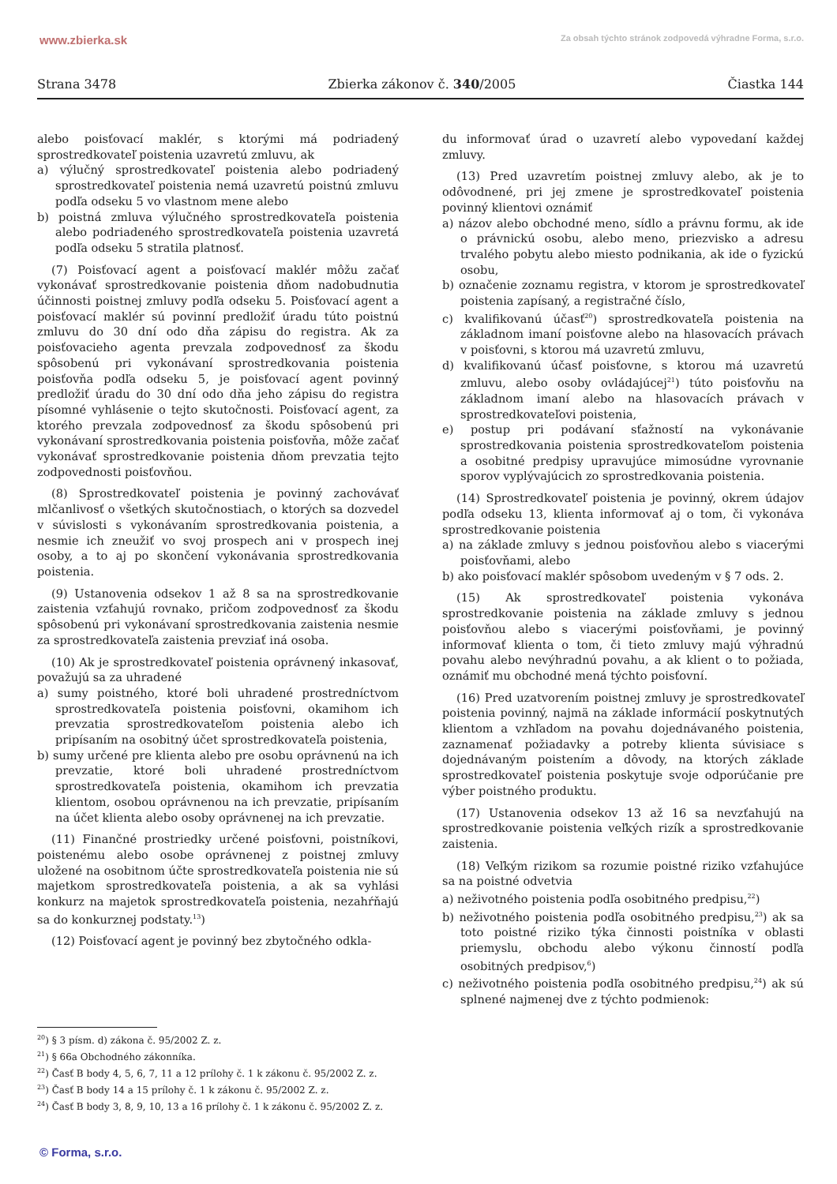www.zbierka.sk Za obsah týchto stránok zodpovedá výhradne Forma, s.r.o.
Strana 3478 Zbierka zákonov č. 340/2005 Čiastka 144
alebo poisťovací maklér, s ktorými má podriadený sprostredkovateľ poistenia uzavretú zmluvu, ak
a) výlučný sprostredkovateľ poistenia alebo podriadený sprostredkovateľ poistenia nemá uzavretú poistnú zmluvu podľa odseku 5 vo vlastnom mene alebo
b) poistná zmluva výlučného sprostredkovateľa poistenia alebo podriadeného sprostredkovateľa poistenia uzavretá podľa odseku 5 stratila platnosť.
(7) Poisťovací agent a poisťovací maklér môžu začať vykonávať sprostredkovanie poistenia dňom nadobudnutia účinnosti poistnej zmluvy podľa odseku 5. Poisťovací agent a poisťovací maklér sú povinní predložiť úradu túto poistnú zmluvu do 30 dní odo dňa zápisu do registra. Ak za poisťovacieho agenta prevzala zodpovednosť za škodu spôsobenú pri vykonávaní sprostredkovania poistenia poisťovňa podľa odseku 5, je poisťovací agent povinný predložiť úradu do 30 dní odo dňa jeho zápisu do registra písomné vyhlásenie o tejto skutočnosti. Poisťovací agent, za ktorého prevzala zodpovednosť za škodu spôsobenú pri vykonávaní sprostredkovania poistenia poisťovňa, môže začať vykonávať sprostredkovanie poistenia dňom prevzatia tejto zodpovednosti poisťovňou.
(8) Sprostredkovateľ poistenia je povinný zachovávať mlčanlivosť o všetkých skutočnostiach, o ktorých sa dozvedel v súvislosti s vykonávaním sprostredkovania poistenia, a nesmie ich zneužiť vo svoj prospech ani v prospech inej osoby, a to aj po skončení vykonávania sprostredkovania poistenia.
(9) Ustanovenia odsekov 1 až 8 sa na sprostredkovanie zaistenia vzťahujú rovnako, pričom zodpovednosť za škodu spôsobenú pri vykonávaní sprostredkovania zaistenia nesmie za sprostredkovateľa zaistenia prevziať iná osoba.
(10) Ak je sprostredkovateľ poistenia oprávnený inkasovať, považujú sa za uhradené
a) sumy poistného, ktoré boli uhradené prostredníctvom sprostredkovateľa poistenia poisťovni, okamihom ich prevzatia sprostredkovateľom poistenia alebo ich pripísaním na osobitný účet sprostredkovateľa poistenia,
b) sumy určené pre klienta alebo pre osobu oprávnenú na ich prevzatie, ktoré boli uhradené prostredníctvom sprostredkovateľa poistenia, okamihom ich prevzatia klientom, osobou oprávnenou na ich prevzatie, pripísaním na účet klienta alebo osoby oprávnenej na ich prevzatie.
(11) Finančné prostriedky určené poisťovni, poistníkovi, poistenému alebo osobe oprávnenej z poistnej zmluvy uložené na osobitnom účte sprostredkovateľa poistenia nie sú majetkom sprostredkovateľa poistenia, a ak sa vyhlási konkurz na majetok sprostredkovateľa poistenia, nezahŕňajú sa do konkurznej podstaty.<sup>13</sup>)
(12) Poisťovací agent je povinný bez zbytočného odkla-
du informovať úrad o uzavretí alebo vypovedaní každej zmluvy.
(13) Pred uzavretím poistnej zmluvy alebo, ak je to odôvodnené, pri jej zmene je sprostredkovateľ poistenia povinný klientovi oznámiť
a) názov alebo obchodné meno, sídlo a právnu formu, ak ide o právnickú osobu, alebo meno, priezvisko a adresu trvalého pobytu alebo miesto podnikania, ak ide o fyzickú osobu,
b) označenie zoznamu registra, v ktorom je sprostredkovateľ poistenia zapísaný, a registračné číslo,
c) kvalifikovanú účasť<sup>20</sup>) sprostredkovateľa poistenia na základnom imaní poisťovne alebo na hlasovacích právach v poisťovni, s ktorou má uzavretú zmluvu,
d) kvalifikovanú účasť poisťovne, s ktorou má uzavretú zmluvu, alebo osoby ovládajúcej<sup>21</sup>) túto poisťovňu na základnom imaní alebo na hlasovacích právach v sprostredkovateľovi poistenia,
e) postup pri podávaní sťažností na vykonávanie sprostredkovania poistenia sprostredkovateľom poistenia a osobitné predpisy upravujúce mimosúdne vyrovnanie sporov vyplývajúcich zo sprostredkovania poistenia.
(14) Sprostredkovateľ poistenia je povinný, okrem údajov podľa odseku 13, klienta informovať aj o tom, či vykonáva sprostredkovanie poistenia
a) na základe zmluvy s jednou poisťovňou alebo s viacerými poisťovňami, alebo
b) ako poisťovací maklér spôsobom uvedeným v § 7 ods. 2.
(15) Ak sprostredkovateľ poistenia vykonáva sprostredkovanie poistenia na základe zmluvy s jednou poisťovňou alebo s viacerými poisťovňami, je povinný informovať klienta o tom, či tieto zmluvy majú výhradnú povahu alebo nevýhradnú povahu, a ak klient o to požiada, oznámiť mu obchodné mená týchto poisťovní.
(16) Pred uzatvorením poistnej zmluvy je sprostredkovateľ poistenia povinný, najmä na základe informácií poskytnutých klientom a vzhľadom na povahu dojednávaného poistenia, zaznamenať požiadavky a potreby klienta súvisiace s dojednávaným poistením a dôvody, na ktorých základe sprostredkovateľ poistenia poskytuje svoje odporúčanie pre výber poistného produktu.
(17) Ustanovenia odsekov 13 až 16 sa nevzťahujú na sprostredkovanie poistenia veľkých rizík a sprostredkovanie zaistenia.
(18) Veľkým rizikom sa rozumie poistné riziko vzťahujúce sa na poistné odvetvia
a) neživotného poistenia podľa osobitného predpisu,<sup>22</sup>)
b) neživotného poistenia podľa osobitného predpisu,<sup>23</sup>) ak sa toto poistné riziko týka činnosti poistníka v oblasti priemyslu, obchodu alebo výkonu činností podľa osobitných predpisov,<sup>6</sup>)
c) neživotného poistenia podľa osobitného predpisu,<sup>24</sup>) ak sú splnené najmenej dve z týchto podmienok:
<sup>20</sup>) § 3 písm. d) zákona č. 95/2002 Z. z.
<sup>21</sup>) § 66a Obchodného zákonníka.
<sup>22</sup>) Časť B body 4, 5, 6, 7, 11 a 12 prílohy č. 1 k zákonu č. 95/2002 Z. z.
<sup>23</sup>) Časť B body 14 a 15 prílohy č. 1 k zákonu č. 95/2002 Z. z.
<sup>24</sup>) Časť B body 3, 8, 9, 10, 13 a 16 prílohy č. 1 k zákonu č. 95/2002 Z. z.
© Forma, s.r.o.